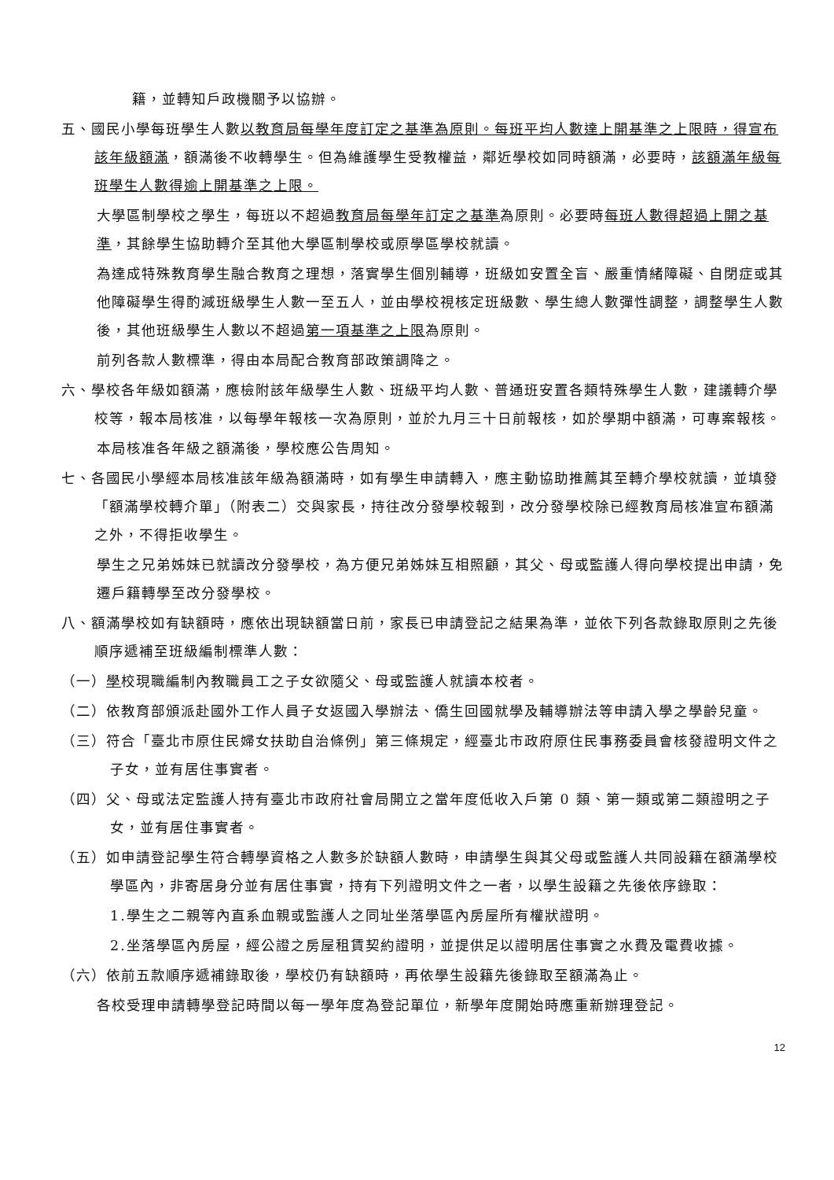籍，並轉知戶政機關予以協辦。
五、國民小學每班學生人數以教育局每學年度訂定之基準為原則。每班平均人數達上開基準之上限時，得宣布該年級額滿，額滿後不收轉學生。但為維護學生受教權益，鄰近學校如同時額滿，必要時，該額滿年級每班學生人數得逾上開基準之上限。
大學區制學校之學生，每班以不超過教育局每學年訂定之基準為原則。必要時每班人數得超過上開之基準，其餘學生協助轉介至其他大學區制學校或原學區學校就讀。
為達成特殊教育學生融合教育之理想，落實學生個別輔導，班級如安置全盲、嚴重情緒障礙、自閉症或其他障礙學生得酌減班級學生人數一至五人，並由學校視核定班級數、學生總人數彈性調整，調整學生人數後，其他班級學生人數以不超過第一項基準之上限為原則。
前列各款人數標準，得由本局配合教育部政策調降之。
六、學校各年級如額滿，應檢附該年級學生人數、班級平均人數、普通班安置各類特殊學生人數，建議轉介學校等，報本局核准，以每學年報核一次為原則，並於九月三十日前報核，如於學期中額滿，可專案報核。
本局核准各年級之額滿後，學校應公告周知。
七、各國民小學經本局核准該年級為額滿時，如有學生申請轉入，應主動協助推薦其至轉介學校就讀，並填發「額滿學校轉介單」（附表二）交與家長，持往改分發學校報到，改分發學校除已經教育局核准宣布額滿之外，不得拒收學生。
學生之兄弟姊妹已就讀改分發學校，為方便兄弟姊妹互相照顧，其父、母或監護人得向學校提出申請，免遷戶籍轉學至改分發學校。
八、額滿學校如有缺額時，應依出現缺額當日前，家長已申請登記之結果為準，並依下列各款錄取原則之先後順序遞補至班級編制標準人數：
（一）學校現職編制內教職員工之子女欲隨父、母或監護人就讀本校者。
（二）依教育部頒派赴國外工作人員子女返國入學辦法、僑生回國就學及輔導辦法等申請入學之學齡兒童。
（三）符合「臺北市原住民婦女扶助自治條例」第三條規定，經臺北市政府原住民事務委員會核發證明文件之子女，並有居住事實者。
（四）父、母或法定監護人持有臺北市政府社會局開立之當年度低收入戶第 0 類、第一類或第二類證明之子女，並有居住事實者。
（五）如申請登記學生符合轉學資格之人數多於缺額人數時，申請學生與其父母或監護人共同設籍在額滿學校學區內，非寄居身分並有居住事實，持有下列證明文件之一者，以學生設籍之先後依序錄取：
1.學生之二親等內直系血親或監護人之同址坐落學區內房屋所有權狀證明。
2.坐落學區內房屋，經公證之房屋租賃契約證明，並提供足以證明居住事實之水費及電費收據。
（六）依前五款順序遞補錄取後，學校仍有缺額時，再依學生設籍先後錄取至額滿為止。
各校受理申請轉學登記時間以每一學年度為登記單位，新學年度開始時應重新辦理登記。
12